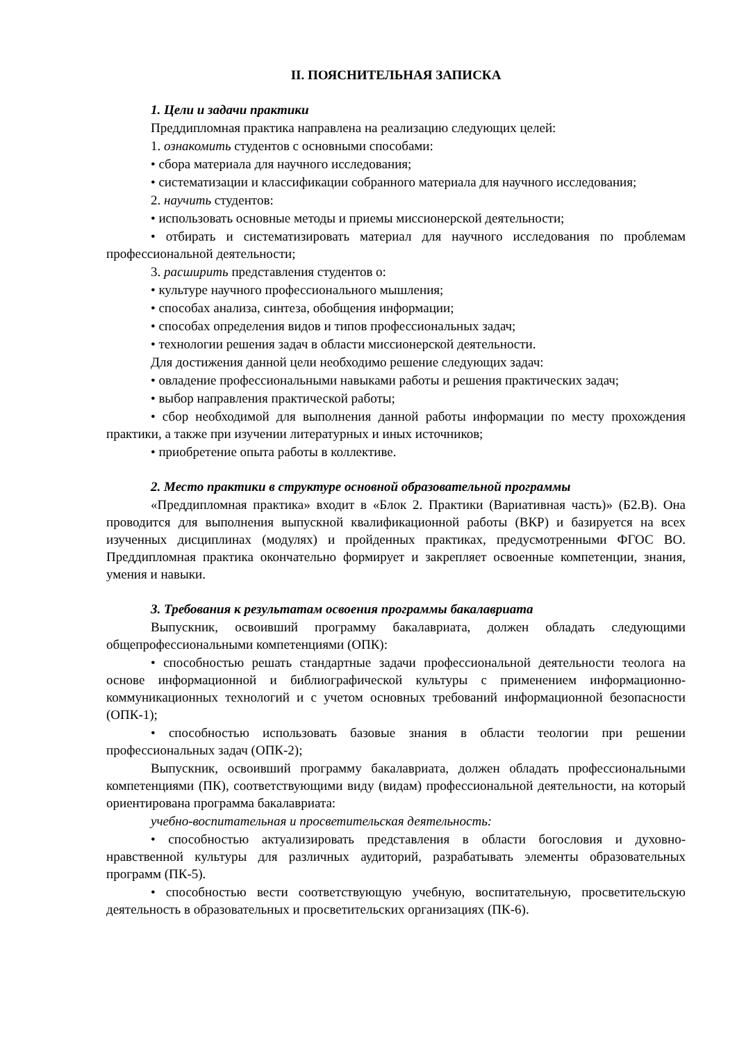II. ПОЯСНИТЕЛЬНАЯ ЗАПИСКА
1. Цели и задачи практики
Преддипломная практика направлена на реализацию следующих целей:
1. ознакомить студентов с основными способами:
• сбора материала для научного исследования;
• систематизации и классификации собранного материала для научного исследования;
2. научить студентов:
• использовать основные методы и приемы миссионерской деятельности;
• отбирать и систематизировать материал для научного исследования по проблемам профессиональной деятельности;
3. расширить представления студентов о:
• культуре научного профессионального мышления;
• способах анализа, синтеза, обобщения информации;
• способах определения видов и типов профессиональных задач;
• технологии решения задач в области миссионерской деятельности.
Для достижения данной цели необходимо решение следующих задач:
• овладение профессиональными навыками работы и решения практических задач;
• выбор направления практической работы;
• сбор необходимой для выполнения данной работы информации по месту прохождения практики, а также при изучении литературных и иных источников;
• приобретение опыта работы в коллективе.
2. Место практики в структуре основной образовательной программы
«Преддипломная практика» входит в «Блок 2. Практики (Вариативная часть)» (Б2.В). Она проводится для выполнения выпускной квалификационной работы (ВКР) и базируется на всех изученных дисциплинах (модулях) и пройденных практиках, предусмотренными ФГОС ВО. Преддипломная практика окончательно формирует и закрепляет освоенные компетенции, знания, умения и навыки.
3. Требования к результатам освоения программы бакалавриата
Выпускник, освоивший программу бакалавриата, должен обладать следующими общепрофессиональными компетенциями (ОПК):
• способностью решать стандартные задачи профессиональной деятельности теолога на основе информационной и библиографической культуры с применением информационно-коммуникационных технологий и с учетом основных требований информационной безопасности (ОПК-1);
• способностью использовать базовые знания в области теологии при решении профессиональных задач (ОПК-2);
Выпускник, освоивший программу бакалавриата, должен обладать профессиональными компетенциями (ПК), соответствующими виду (видам) профессиональной деятельности, на который ориентирована программа бакалавриата:
учебно-воспитательная и просветительская деятельность:
• способностью актуализировать представления в области богословия и духовно-нравственной культуры для различных аудиторий, разрабатывать элементы образовательных программ (ПК-5).
• способностью вести соответствующую учебную, воспитательную, просветительскую деятельность в образовательных и просветительских организациях (ПК-6).